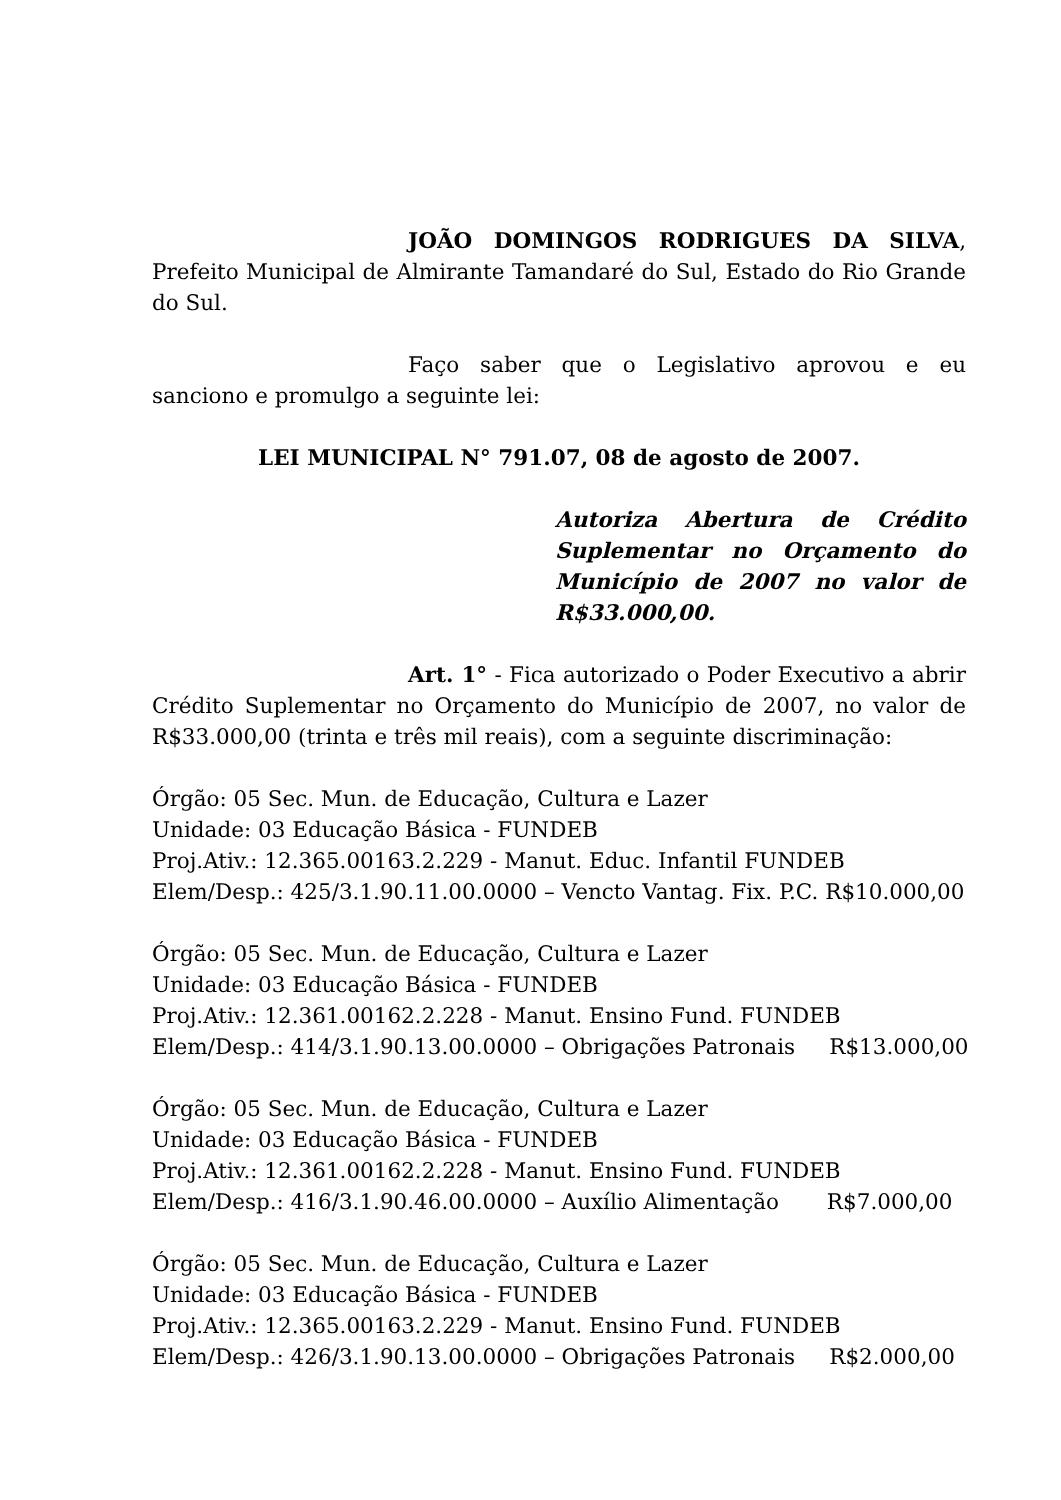JOÃO DOMINGOS RODRIGUES DA SILVA, Prefeito Municipal de Almirante Tamandaré do Sul, Estado do Rio Grande do Sul.
Faço saber que o Legislativo aprovou e eu sanciono e promulgo a seguinte lei:
LEI MUNICIPAL N° 791.07, 08 de agosto de 2007.
Autoriza Abertura de Crédito Suplementar no Orçamento do Município de 2007 no valor de R$33.000,00.
Art. 1° - Fica autorizado o Poder Executivo a abrir Crédito Suplementar no Orçamento do Município de 2007, no valor de R$33.000,00 (trinta e três mil reais), com a seguinte discriminação:
Órgão: 05 Sec. Mun. de Educação, Cultura e Lazer
Unidade: 03 Educação Básica - FUNDEB
Proj.Ativ.: 12.365.00163.2.229 - Manut. Educ. Infantil FUNDEB
Elem/Desp.: 425/3.1.90.11.00.0000 – Vencto Vantag. Fix. P.C. R$10.000,00
Órgão: 05 Sec. Mun. de Educação, Cultura e Lazer
Unidade: 03 Educação Básica - FUNDEB
Proj.Ativ.: 12.361.00162.2.228 - Manut. Ensino Fund. FUNDEB
Elem/Desp.: 414/3.1.90.13.00.0000 – Obrigações Patronais R$13.000,00
Órgão: 05 Sec. Mun. de Educação, Cultura e Lazer
Unidade: 03 Educação Básica - FUNDEB
Proj.Ativ.: 12.361.00162.2.228 - Manut. Ensino Fund. FUNDEB
Elem/Desp.: 416/3.1.90.46.00.0000 – Auxílio Alimentação R$7.000,00
Órgão: 05 Sec. Mun. de Educação, Cultura e Lazer
Unidade: 03 Educação Básica - FUNDEB
Proj.Ativ.: 12.365.00163.2.229 - Manut. Ensino Fund. FUNDEB
Elem/Desp.: 426/3.1.90.13.00.0000 – Obrigações Patronais R$2.000,00